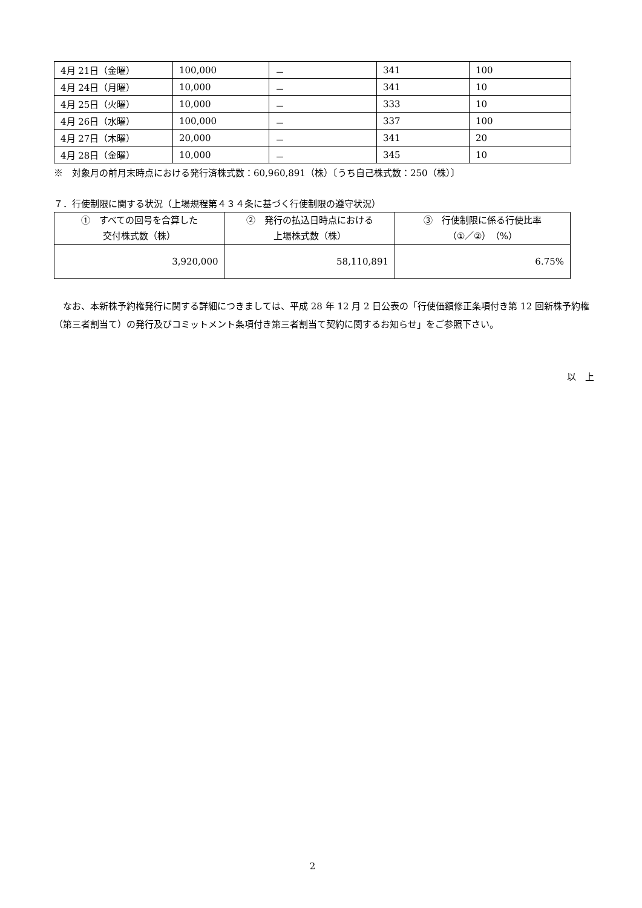| 4月 21日（金曜） | 100,000 | － | 341 | 100 |
| 4月 24日（月曜） | 10,000 | － | 341 | 10 |
| 4月 25日（火曜） | 10,000 | － | 333 | 10 |
| 4月 26日（水曜） | 100,000 | － | 337 | 100 |
| 4月 27日（木曜） | 20,000 | － | 341 | 20 |
| 4月 28日（金曜） | 10,000 | － | 345 | 10 |
※　対象月の前月末時点における発行済株式数：60,960,891（株）〔うち自己株式数：250（株）〕
７．行使制限に関する状況（上場規程第４３４条に基づく行使制限の遵守状況）
| ① すべての回号を合算した 交付株式数（株） | ② 発行の払込日時点における 上場株式数（株） | ③ 行使制限に係る行使比率 （①／②）（%） |
| 3,920,000 | 58,110,891 | 6.75% |
　なお、本新株予約権発行に関する詳細につきましては、平成 28 年 12 月 2 日公表の「行使価額修正条項付き第 12 回新株予約権（第三者割当て）の発行及びコミットメント条項付き第三者割当て契約に関するお知らせ」をご参照下さい。
以　上
2